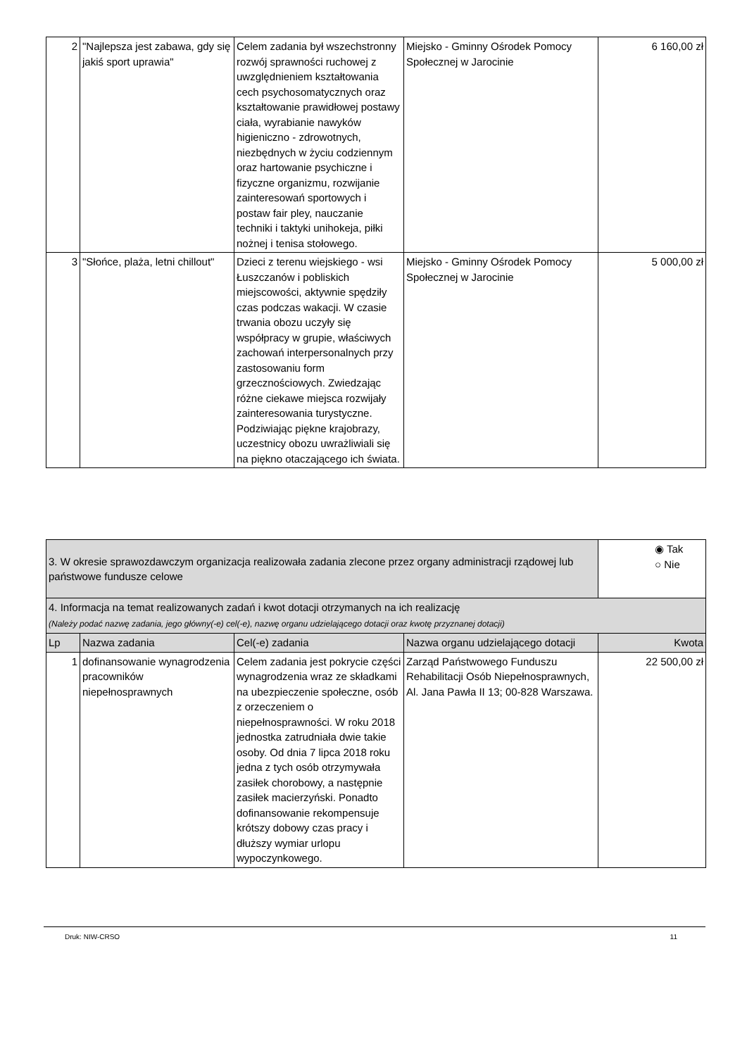| 2 | "Najlepsza jest zabawa, gdy się jakiś sport uprawia" | Celem zadania był wszechstronny rozwój sprawności ruchowej z uwzględnieniem kształtowania cech psychosomatycznych oraz kształtowanie prawidłowej postawy ciała, wyrabianie nawyków higieniczno - zdrowotnych, niezbędnych w życiu codziennym oraz hartowanie psychiczne i fizyczne organizmu, rozwijanie zainteresowań sportowych i postaw fair pley, nauczanie techniki i taktyki unihokeja, piłki nożnej i tenisa stołowego. | Miejsko - Gminny Ośrodek Pomocy Społecznej w Jarocinie | 6 160,00 zł |
| 3 | "Słońce, plaża, letni chillout" | Dzieci z terenu wiejskiego - wsi Łuszczanów i pobliskich miejscowości, aktywnie spędziły czas podczas wakacji. W czasie trwania obozu uczyły się współpracy w grupie, właściwych zachowań interpersonalnych przy zastosowaniu form grzecznościowych. Zwiedzając różne ciekawe miejsca rozwijały zainteresowania turystyczne. Podziwiając piękne krajobrazy, uczestnicy obozu uwrażliwiali się na piękno otaczającego ich świata. | Miejsko - Gminny Ośrodek Pomocy Społecznej w Jarocinie | 5 000,00 zł |
| 3. W okresie sprawozdawczym organizacja realizowała zadania zlecone przez organy administracji rządowej lub państwowe fundusze celowe | | | | ◉ Tak ○ Nie |
| 4. Informacja na temat realizowanych zadań i kwot dotacji otrzymanych na ich realizację (Należy podać nazwę zadania, jego główny(-e) cel(-e), nazwę organu udzielającego dotacji oraz kwotę przyznanej dotacji) | | | | |
| Lp | Nazwa zadania | Cel(-e) zadania | Nazwa organu udzielającego dotacji | Kwota |
| 1 | dofinansowanie wynagrodzenia pracowników niepełnosprawnych | Celem zadania jest pokrycie części wynagrodzenia wraz ze składkami na ubezpieczenie społeczne, osób z orzeczeniem o niepełnosprawności. W roku 2018 jednostka zatrudniała dwie takie osoby. Od dnia 7 lipca 2018 roku jedna z tych osób otrzymywała zasiłek chorobowy, a następnie zasiłek macierzyński. Ponadto dofinansowanie rekompensuje krótszy dobowy czas pracy i dłuższy wymiar urlopu wypoczynkowego. | Zarząd Państwowego Funduszu Rehabilitacji Osób Niepełnosprawnych, Al. Jana Pawła II 13; 00-828 Warszawa. | 22 500,00 zł |
Druk: NIW-CRSO 11